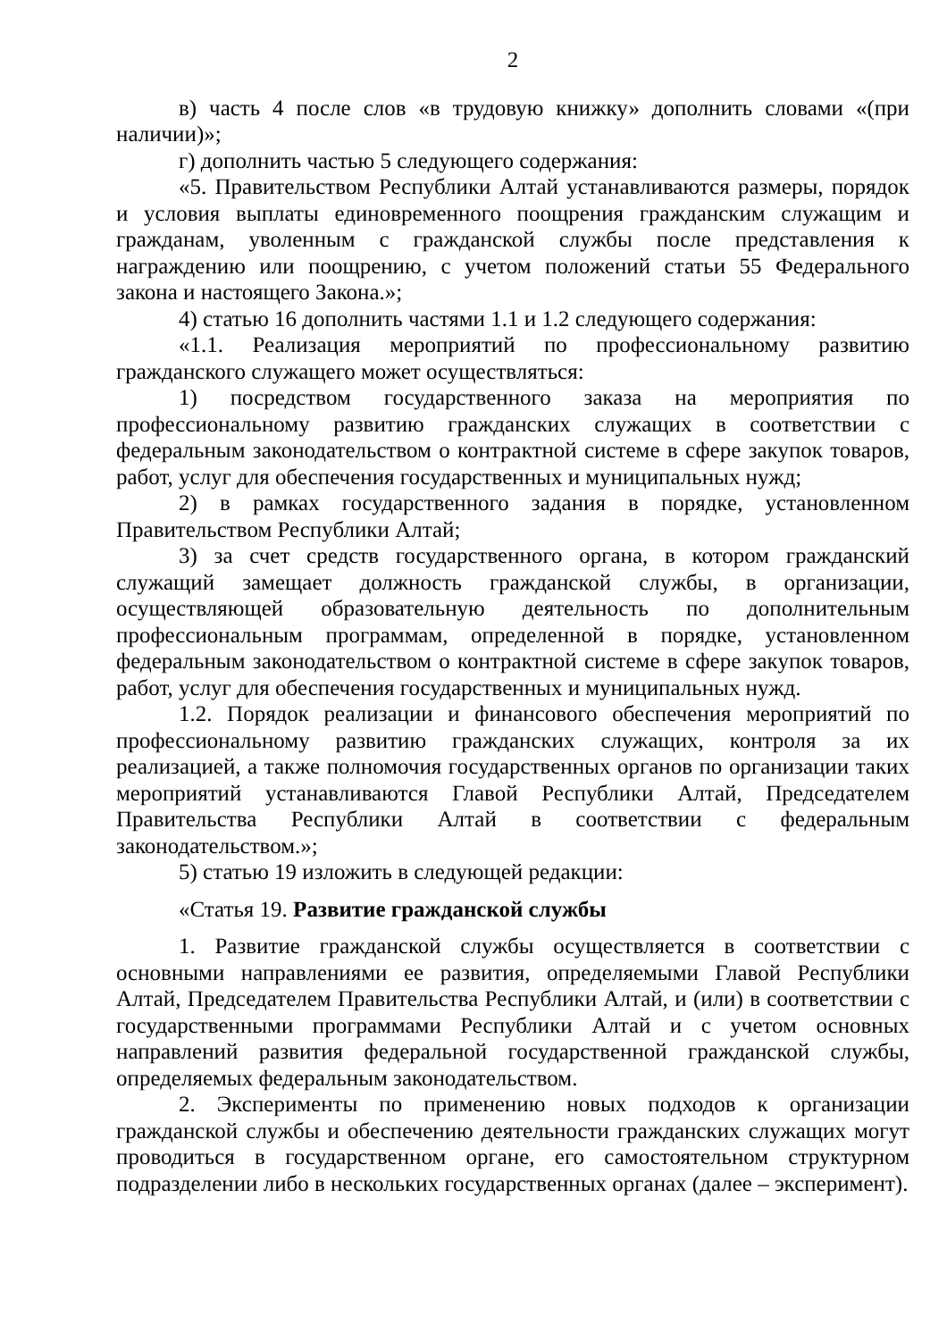2
в) часть 4 после слов «в трудовую книжку» дополнить словами «(при наличии)»;
г) дополнить частью 5 следующего содержания:
«5. Правительством Республики Алтай устанавливаются размеры, порядок и условия выплаты единовременного поощрения гражданским служащим и гражданам, уволенным с гражданской службы после представления к награждению или поощрению, с учетом положений статьи 55 Федерального закона и настоящего Закона.»;
4) статью 16 дополнить частями 1.1 и 1.2 следующего содержания:
«1.1. Реализация мероприятий по профессиональному развитию гражданского служащего может осуществляться:
1) посредством государственного заказа на мероприятия по профессиональному развитию гражданских служащих в соответствии с федеральным законодательством о контрактной системе в сфере закупок товаров, работ, услуг для обеспечения государственных и муниципальных нужд;
2) в рамках государственного задания в порядке, установленном Правительством Республики Алтай;
3) за счет средств государственного органа, в котором гражданский служащий замещает должность гражданской службы, в организации, осуществляющей образовательную деятельность по дополнительным профессиональным программам, определенной в порядке, установленном федеральным законодательством о контрактной системе в сфере закупок товаров, работ, услуг для обеспечения государственных и муниципальных нужд.
1.2. Порядок реализации и финансового обеспечения мероприятий по профессиональному развитию гражданских служащих, контроля за их реализацией, а также полномочия государственных органов по организации таких мероприятий устанавливаются Главой Республики Алтай, Председателем Правительства Республики Алтай в соответствии с федеральным законодательством.»;
5) статью 19 изложить в следующей редакции:
«Статья 19. Развитие гражданской службы
1. Развитие гражданской службы осуществляется в соответствии с основными направлениями ее развития, определяемыми Главой Республики Алтай, Председателем Правительства Республики Алтай, и (или) в соответствии с государственными программами Республики Алтай и с учетом основных направлений развития федеральной государственной гражданской службы, определяемых федеральным законодательством.
2. Эксперименты по применению новых подходов к организации гражданской службы и обеспечению деятельности гражданских служащих могут проводиться в государственном органе, его самостоятельном структурном подразделении либо в нескольких государственных органах (далее – эксперимент).